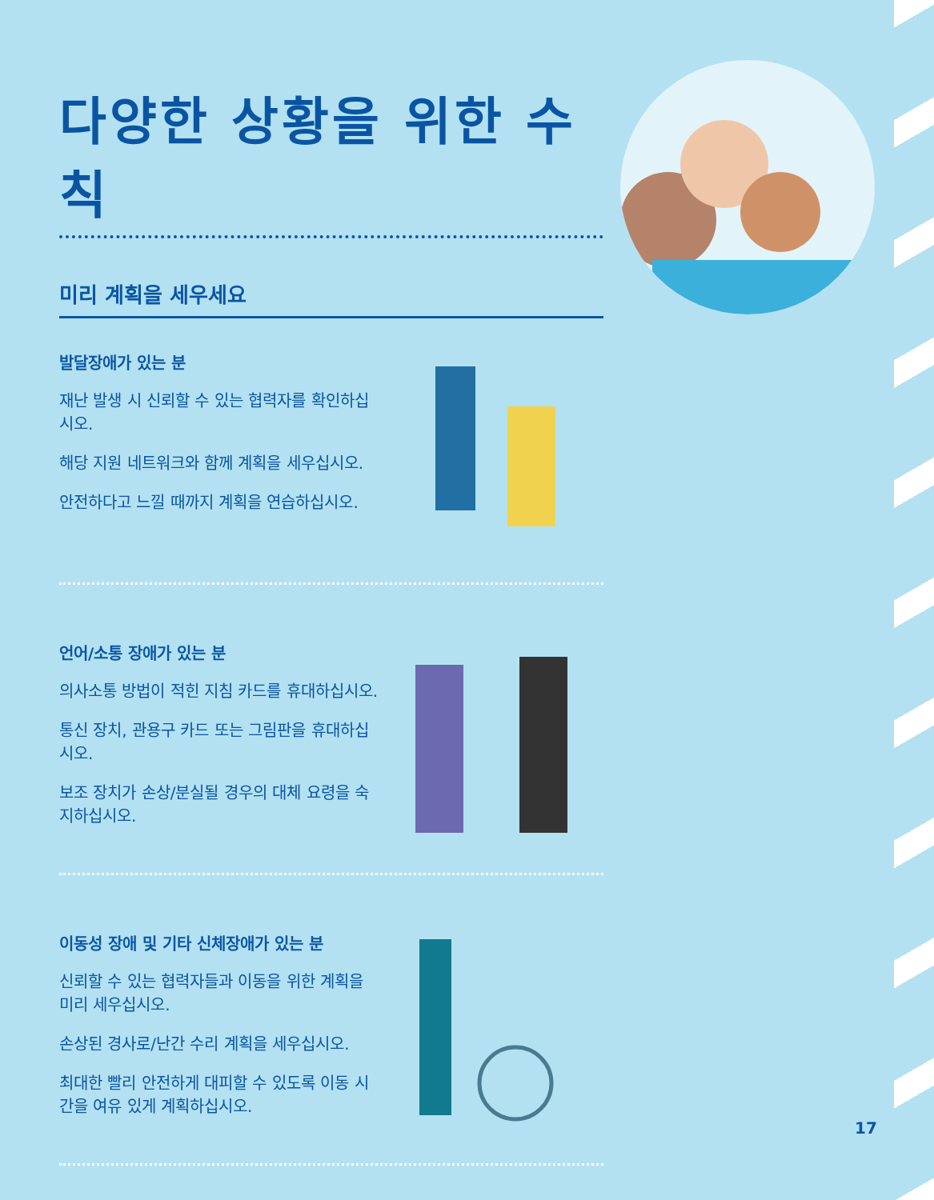다양한 상황을 위한 수칙
미리 계획을 세우세요
발달장애가 있는 분
재난 발생 시 신뢰할 수 있는 협력자를 확인하십시오.
해당 지원 네트워크와 함께 계획을 세우십시오.
안전하다고 느낄 때까지 계획을 연습하십시오.
언어/소통 장애가 있는 분
의사소통 방법이 적힌 지침 카드를 휴대하십시오.
통신 장치, 관용구 카드 또는 그림판을 휴대하십시오.
보조 장치가 손상/분실될 경우의 대체 요령을 숙지하십시오.
이동성 장애 및 기타 신체장애가 있는 분
신뢰할 수 있는 협력자들과 이동을 위한 계획을 미리 세우십시오.
손상된 경사로/난간 수리 계획을 세우십시오.
최대한 빨리 안전하게 대피할 수 있도록 이동 시간을 여유 있게 계획하십시오.
17